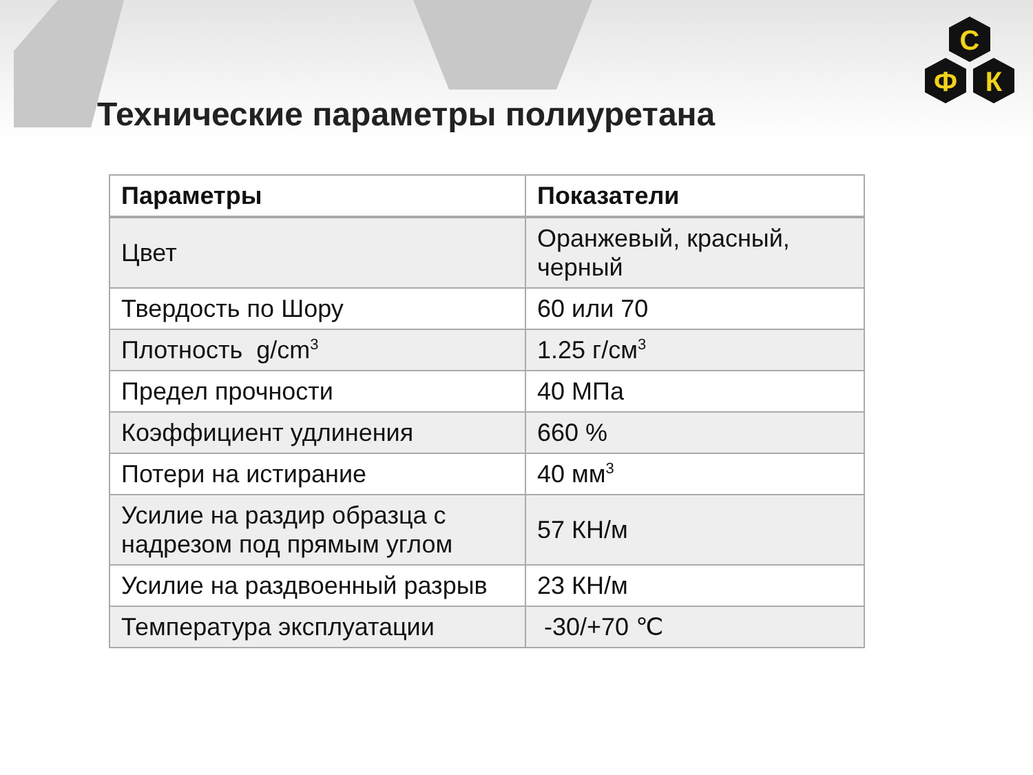С
Ф
К
Технические параметры полиуретана
| Параметры | Показатели |
| --- | --- |
| Цвет | Оранжевый, красный, черный |
| Твердость по Шору | 60 или 70 |
| Плотность g/cm<sup>3</sup> | 1.25 г/см<sup>3</sup> |
| Предел прочности | 40 МПа |
| Коэффициент удлинения | 660 % |
| Потери на истирание | 40 мм<sup>3</sup> |
| Усилие на раздир образца с надрезом под прямым углом | 57 КН/м |
| Усилие на раздвоенный разрыв | 23 КН/м |
| Температура эксплуатации | -30/+70 ℃ |